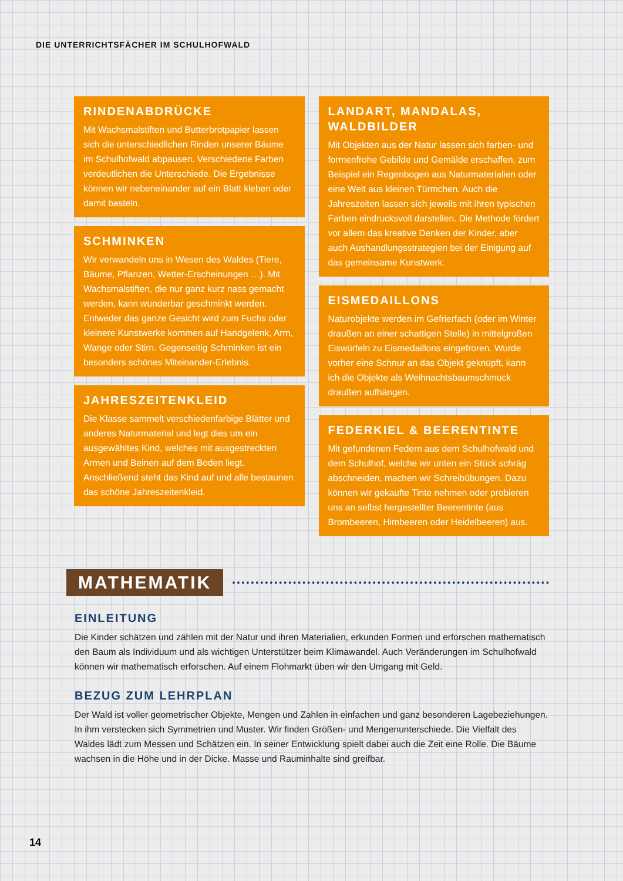DIE UNTERRICHTSFÄCHER IM SCHULHOFWALD
RINDENABDRÜCKE
Mit Wachsmalstiften und Butterbrotpapier lassen sich die unterschiedlichen Rinden unserer Bäume im Schulhofwald abpausen. Verschiedene Farben verdeutlichen die Unterschiede. Die Ergebnisse können wir nebeneinander auf ein Blatt kleben oder damit basteln.
SCHMINKEN
Wir verwandeln uns in Wesen des Waldes (Tiere, Bäume, Pflanzen, Wetter-Erscheinungen …). Mit Wachsmalstiften, die nur ganz kurz nass gemacht werden, kann wunderbar geschminkt werden. Entweder das ganze Gesicht wird zum Fuchs oder kleinere Kunstwerke kommen auf Handgelenk, Arm, Wange oder Stirn. Gegenseitig Schminken ist ein besonders schönes Miteinander-Erlebnis.
JAHRESZEITENKLEID
Die Klasse sammelt verschiedenfarbige Blätter und anderes Naturmaterial und legt dies um ein ausgewähltes Kind, welches mit ausgestreckten Armen und Beinen auf dem Boden liegt. Anschließend steht das Kind auf und alle bestaunen das schöne Jahreszeitenkleid.
LANDART, MANDALAS, WALDBILDER
Mit Objekten aus der Natur lassen sich farben- und formenfrohe Gebilde und Gemälde erschaffen, zum Beispiel ein Regenbogen aus Naturmaterialien oder eine Welt aus kleinen Türmchen. Auch die Jahreszeiten lassen sich jeweils mit ihren typischen Farben eindrucksvoll darstellen. Die Methode fördert vor allem das kreative Denken der Kinder, aber auch Aushandlungsstrategien bei der Einigung auf das gemeinsame Kunstwerk.
EISMEDAILLONS
Naturobjekte werden im Gefrierfach (oder im Winter draußen an einer schattigen Stelle) in mittelgroßen Eiswürfeln zu Eismedaillons eingefroren. Wurde vorher eine Schnur an das Objekt geknüpft, kann ich die Objekte als Weihnachtsbaumschmuck draußen aufhängen.
FEDERKIEL & BEERENTINTE
Mit gefundenen Federn aus dem Schulhofwald und dem Schulhof, welche wir unten ein Stück schräg abschneiden, machen wir Schreibübungen. Dazu können wir gekaufte Tinte nehmen oder probieren uns an selbst hergestellter Beerentinte (aus Brombeeren, Himbeeren oder Heidelbeeren) aus.
MATHEMATIK
EINLEITUNG
Die Kinder schätzen und zählen mit der Natur und ihren Materialien, erkunden Formen und erforschen mathematisch den Baum als Individuum und als wichtigen Unterstützer beim Klimawandel. Auch Veränderungen im Schulhofwald können wir mathematisch erforschen. Auf einem Flohmarkt üben wir den Umgang mit Geld.
BEZUG ZUM LEHRPLAN
Der Wald ist voller geometrischer Objekte, Mengen und Zahlen in einfachen und ganz besonderen Lagebeziehungen. In ihm verstecken sich Symmetrien und Muster. Wir finden Größen- und Mengenunterschiede. Die Vielfalt des Waldes lädt zum Messen und Schätzen ein. In seiner Entwicklung spielt dabei auch die Zeit eine Rolle. Die Bäume wachsen in die Höhe und in der Dicke. Masse und Rauminhalte sind greifbar.
14